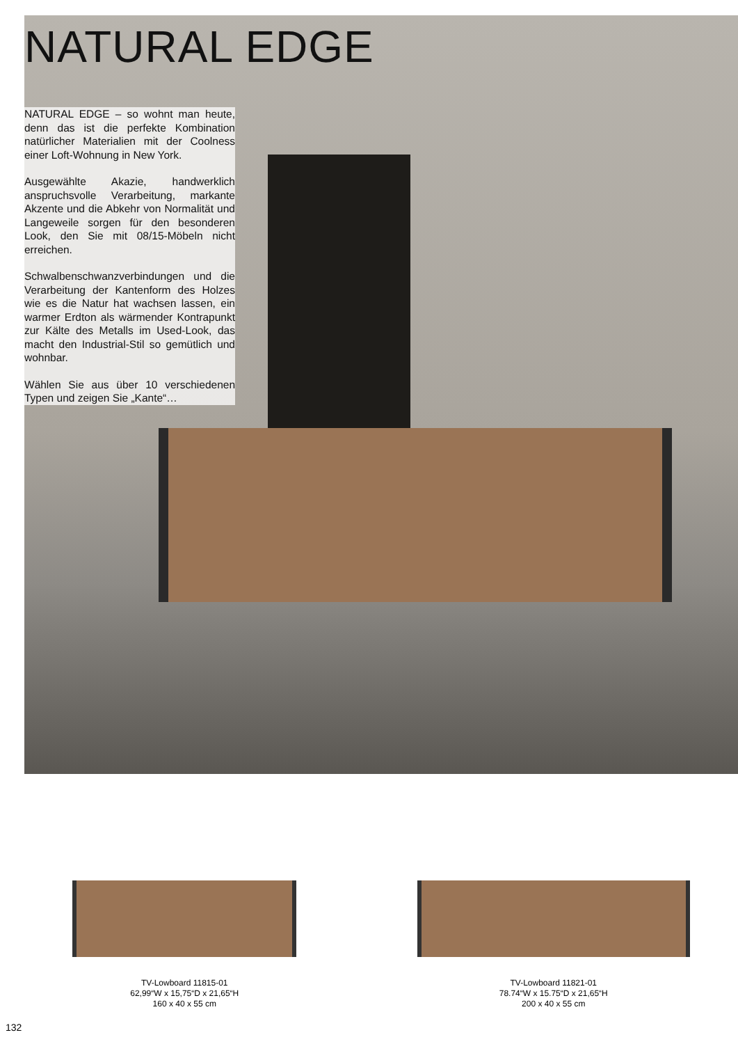NATURAL EDGE
NATURAL EDGE – so wohnt man heute, denn das ist die perfekte Kombination natürlicher Materialien mit der Coolness einer Loft-Wohnung in New York.
Ausgewählte Akazie, handwerklich anspruchsvolle Verarbeitung, markante Akzente und die Abkehr von Normalität und Langeweile sorgen für den besonderen Look, den Sie mit 08/15-Möbeln nicht erreichen.
Schwalbenschwanzverbindungen und die Verarbeitung der Kantenform des Holzes wie es die Natur hat wachsen lassen, ein warmer Erdton als wärmender Kontrapunkt zur Kälte des Metalls im Used-Look, das macht den Industrial-Stil so gemütlich und wohnbar.
Wählen Sie aus über 10 verschiedenen Typen und zeigen Sie „Kante“…
TV-Lowboard 11815-01
62,99“W x 15,75“D x 21,65“H
160 x 40 x 55 cm
TV-Lowboard 11821-01
78.74“W x 15.75“D x 21,65“H
200 x 40 x 55 cm
132